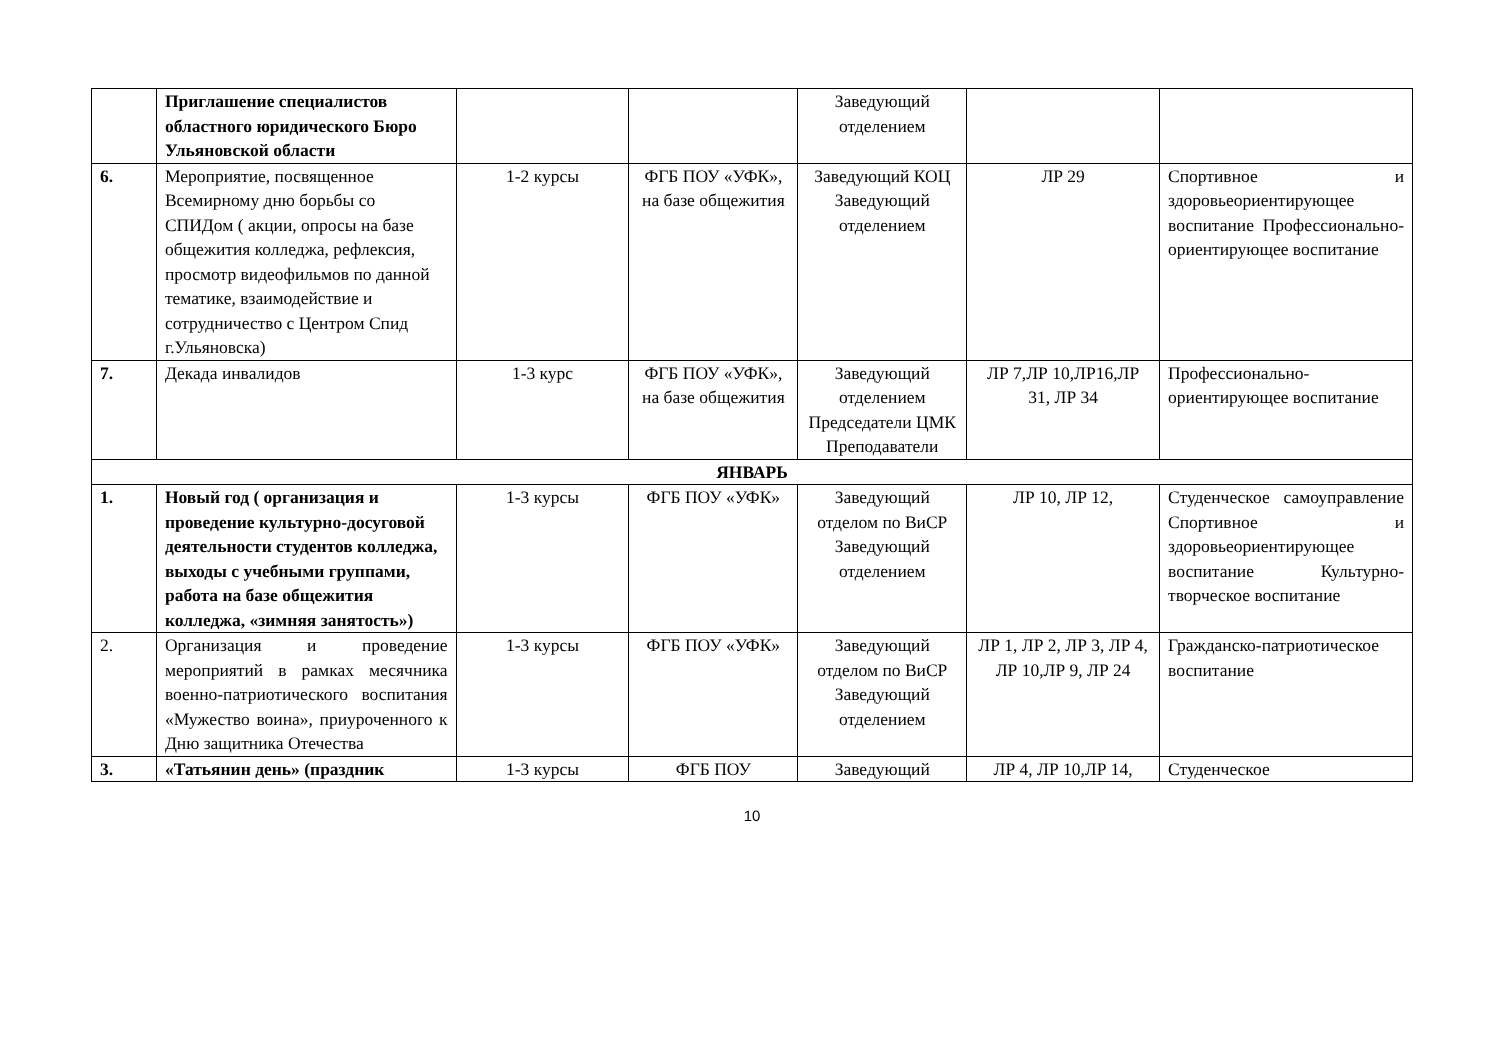| | Приглашение специалистов областного юридического Бюро Ульяновской области | | | Заведующий отделением | | |
| 6. | Мероприятие, посвященное Всемирному дню борьбы со СПИДом ( акции, опросы на базе общежития колледжа, рефлексия, просмотр видеофильмов по данной тематике, взаимодействие и сотрудничество с Центром Спид г.Ульяновска) | 1-2 курсы | ФГБ ПОУ «УФК», на базе общежития | Заведующий КОЦ Заведующий отделением | ЛР 29 | Спортивное и здоровьеориентирующее воспитание Профессионально-ориентирующее воспитание |
| 7. | Декада инвалидов | 1-3 курс | ФГБ ПОУ «УФК», на базе общежития | Заведующий отделением Председатели ЦМК Преподаватели | ЛР 7,ЛР 10,ЛР16,ЛР 31, ЛР 34 | Профессионально-ориентирующее воспитание |
| ЯНВАРЬ | | | | | | |
| 1. | Новый год ( организация и проведение культурно-досуговой деятельности студентов колледжа, выходы с учебными группами, работа на базе общежития колледжа, «зимняя занятость») | 1-3 курсы | ФГБ ПОУ «УФК» | Заведующий отделом по ВиСР Заведующий отделением | ЛР 10, ЛР 12, | Студенческое самоуправление Спортивное и здоровьеориентирующее воспитание Культурно- творческое воспитание |
| 2. | Организация и проведение мероприятий в рамках месячника военно-патриотического воспитания «Мужество воина», приуроченного к Дню защитника Отечества | 1-3 курсы | ФГБ ПОУ «УФК» | Заведующий отделом по ВиСР Заведующий отделением | ЛР 1, ЛР 2, ЛР 3, ЛР 4, ЛР 10,ЛР 9, ЛР 24 | Гражданско-патриотическое воспитание |
| 3. | «Татьянин день» (праздник | 1-3 курсы | ФГБ ПОУ | Заведующий | ЛР 4, ЛР 10,ЛР 14, | Студенческое |
10